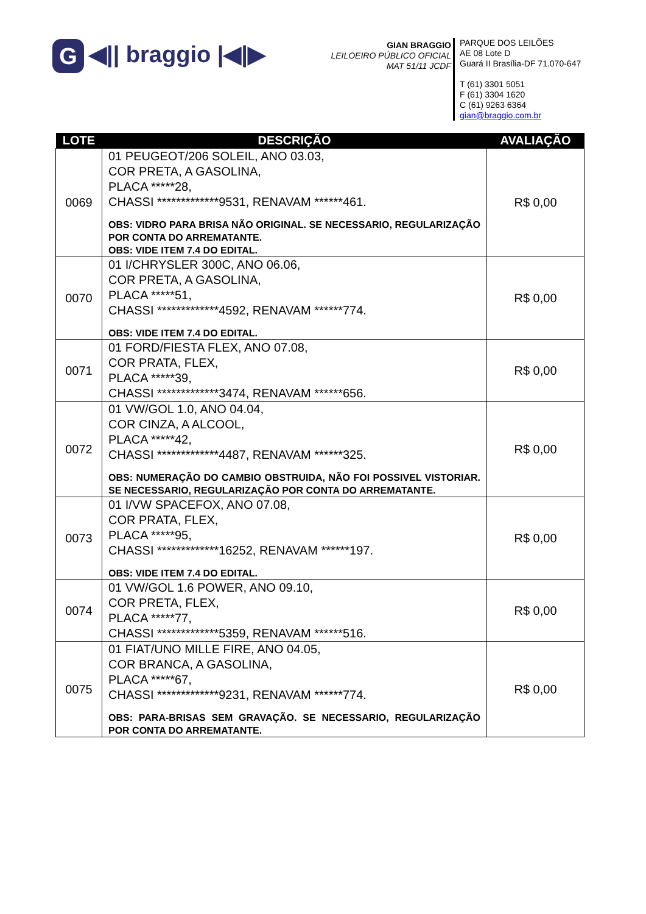G ◀|| braggio |◀|▶
GIAN BRAGGIO
LEILOEIRO PÚBLICO OFICIAL
MAT 51/11 JCDF
PARQUE DOS LEILÕES
AE 08 Lote D
Guará II Brasília-DF 71.070-647
T (61) 3301 5051
F (61) 3304 1620
C (61) 9263 6364
gian@braggio.com.br
| LOTE | DESCRIÇÃO | AVALIAÇÃO |
| --- | --- | --- |
| 0069 | 01 PEUGEOT/206 SOLEIL, ANO 03.03, COR PRETA, A GASOLINA, PLACA *****28, CHASSI *************9531, RENAVAM ******461. OBS: VIDRO PARA BRISA NÃO ORIGINAL. SE NECESSARIO, REGULARIZAÇÃO POR CONTA DO ARREMATANTE. OBS: VIDE ITEM 7.4 DO EDITAL. | R$ 0,00 |
| 0070 | 01 I/CHRYSLER 300C, ANO 06.06, COR PRETA, A GASOLINA, PLACA *****51, CHASSI *************4592, RENAVAM ******774. OBS: VIDE ITEM 7.4 DO EDITAL. | R$ 0,00 |
| 0071 | 01 FORD/FIESTA FLEX, ANO 07.08, COR PRATA, FLEX, PLACA *****39, CHASSI *************3474, RENAVAM ******656. | R$ 0,00 |
| 0072 | 01 VW/GOL 1.0, ANO 04.04, COR CINZA, A ALCOOL, PLACA *****42, CHASSI *************4487, RENAVAM ******325. OBS: NUMERAÇÃO DO CAMBIO OBSTRUIDA, NÃO FOI POSSIVEL VISTORIAR. SE NECESSARIO, REGULARIZAÇÃO POR CONTA DO ARREMATANTE. | R$ 0,00 |
| 0073 | 01 I/VW SPACEFOX, ANO 07.08, COR PRATA, FLEX, PLACA *****95, CHASSI *************16252, RENAVAM ******197. OBS: VIDE ITEM 7.4 DO EDITAL. | R$ 0,00 |
| 0074 | 01 VW/GOL 1.6 POWER, ANO 09.10, COR PRETA, FLEX, PLACA *****77, CHASSI *************5359, RENAVAM ******516. | R$ 0,00 |
| 0075 | 01 FIAT/UNO MILLE FIRE, ANO 04.05, COR BRANCA, A GASOLINA, PLACA *****67, CHASSI *************9231, RENAVAM ******774. OBS: PARA-BRISAS SEM GRAVAÇÃO. SE NECESSARIO, REGULARIZAÇÃO POR CONTA DO ARREMATANTE. | R$ 0,00 |